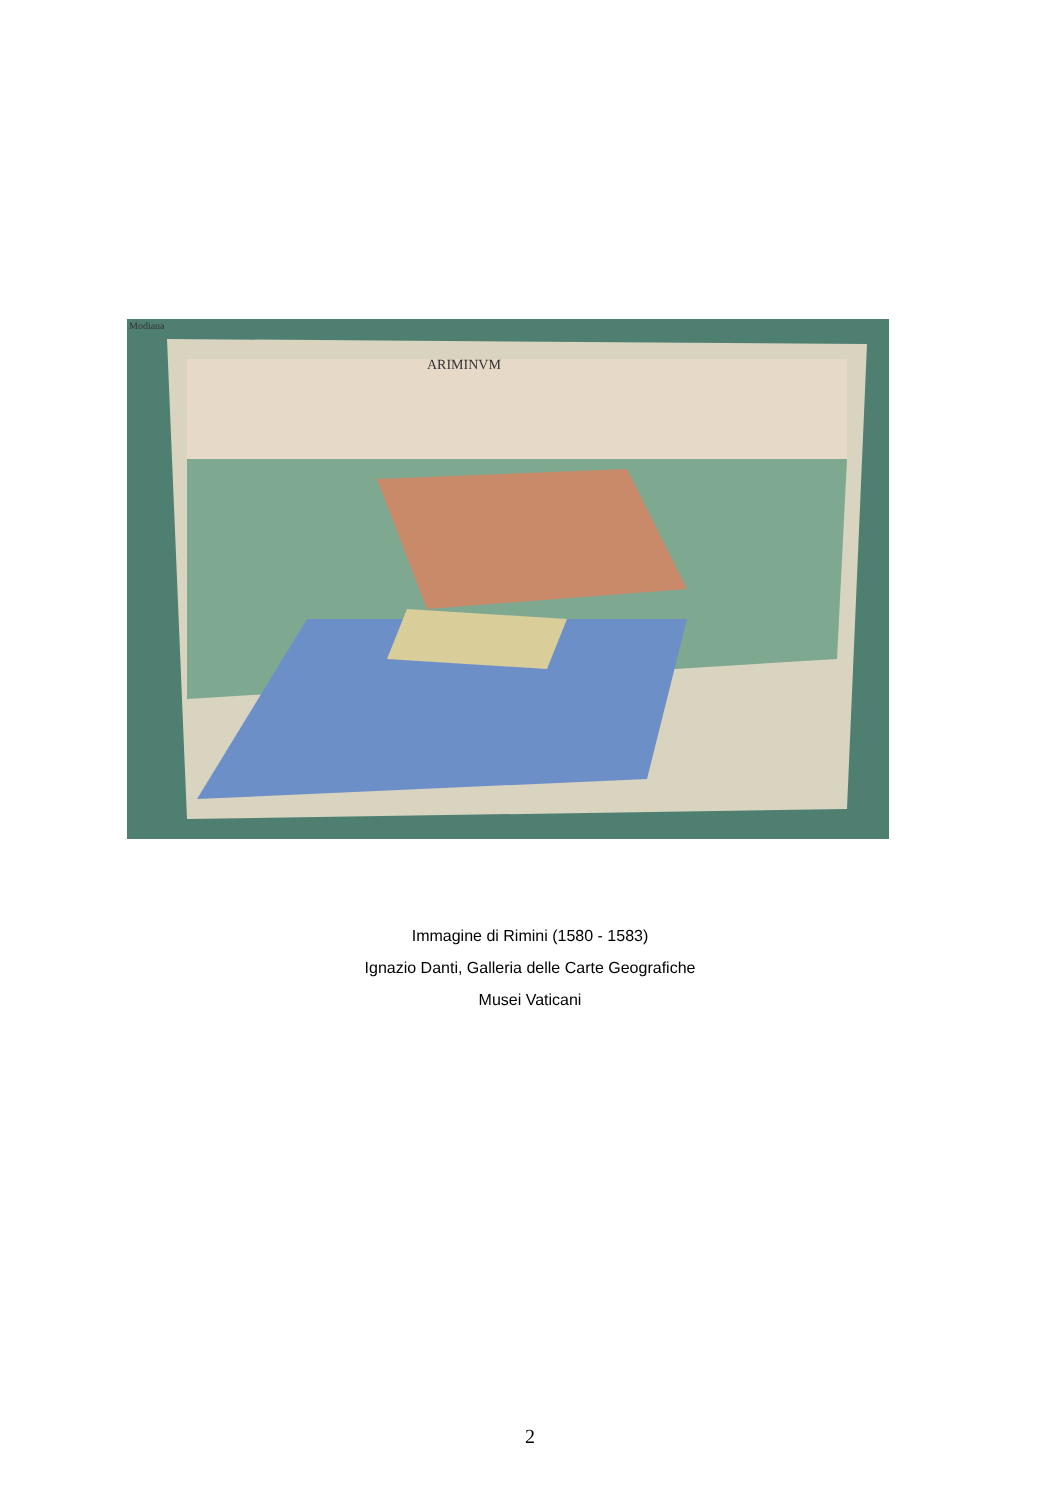ARIMINVM
Modiana
Immagine di Rimini (1580 - 1583)
Ignazio Danti, Galleria delle Carte Geografiche
Musei Vaticani
2